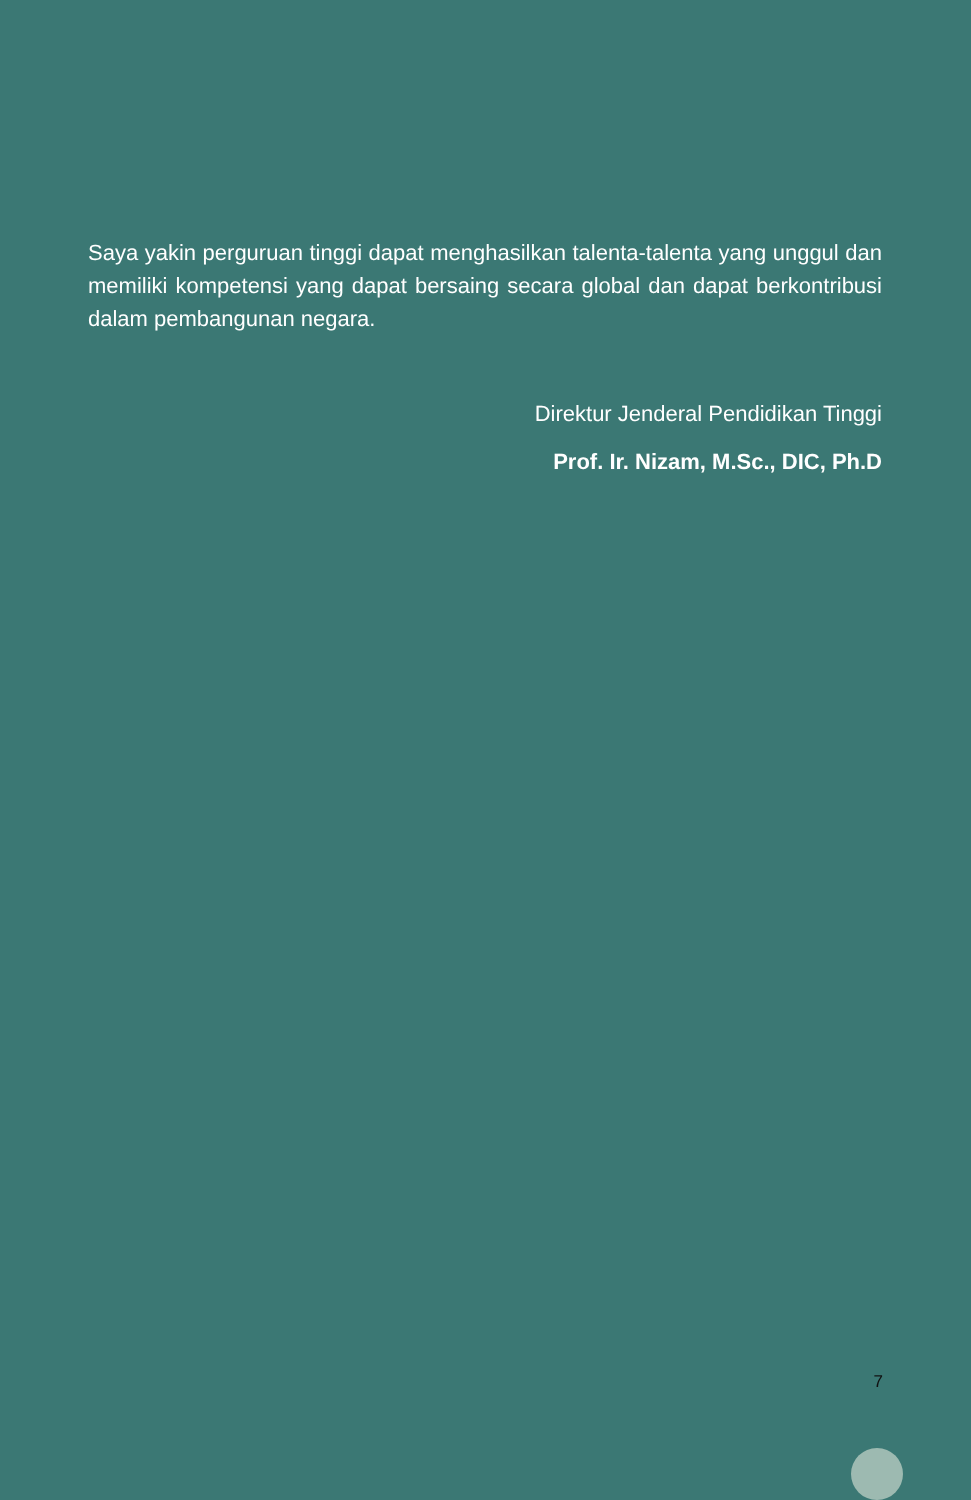Saya yakin perguruan tinggi dapat menghasilkan talenta-talenta yang unggul dan memiliki kompetensi yang dapat bersaing secara global dan dapat berkontribusi dalam pembangunan negara.
Direktur Jenderal Pendidikan Tinggi
Prof. Ir. Nizam, M.Sc., DIC, Ph.D
7